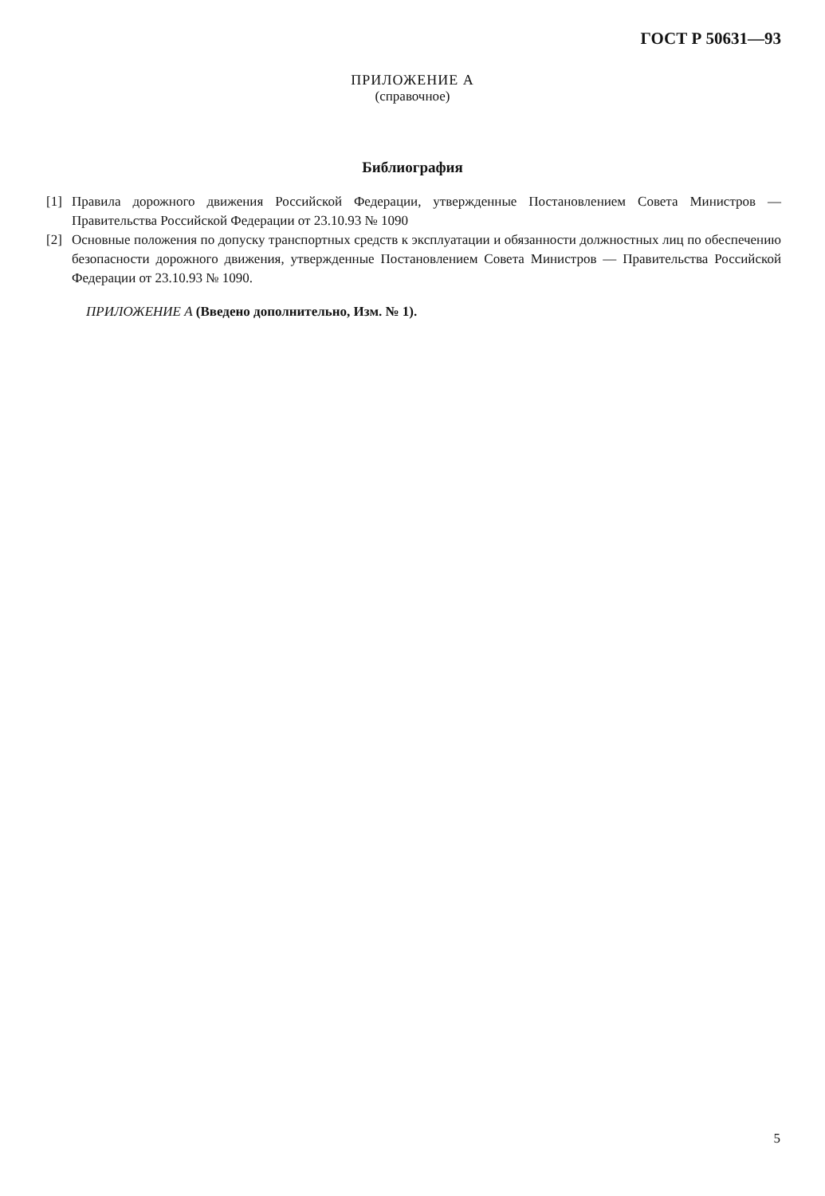ГОСТ Р 50631—93
ПРИЛОЖЕНИЕ А
(справочное)
Библиография
[1] Правила дорожного движения Российской Федерации, утвержденные Постановлением Совета Министров — Правительства Российской Федерации от 23.10.93 № 1090
[2] Основные положения по допуску транспортных средств к эксплуатации и обязанности должностных лиц по обеспечению безопасности дорожного движения, утвержденные Постановлением Совета Министров — Правительства Российской Федерации от 23.10.93 № 1090.
ПРИЛОЖЕНИЕ А (Введено дополнительно, Изм. № 1).
5